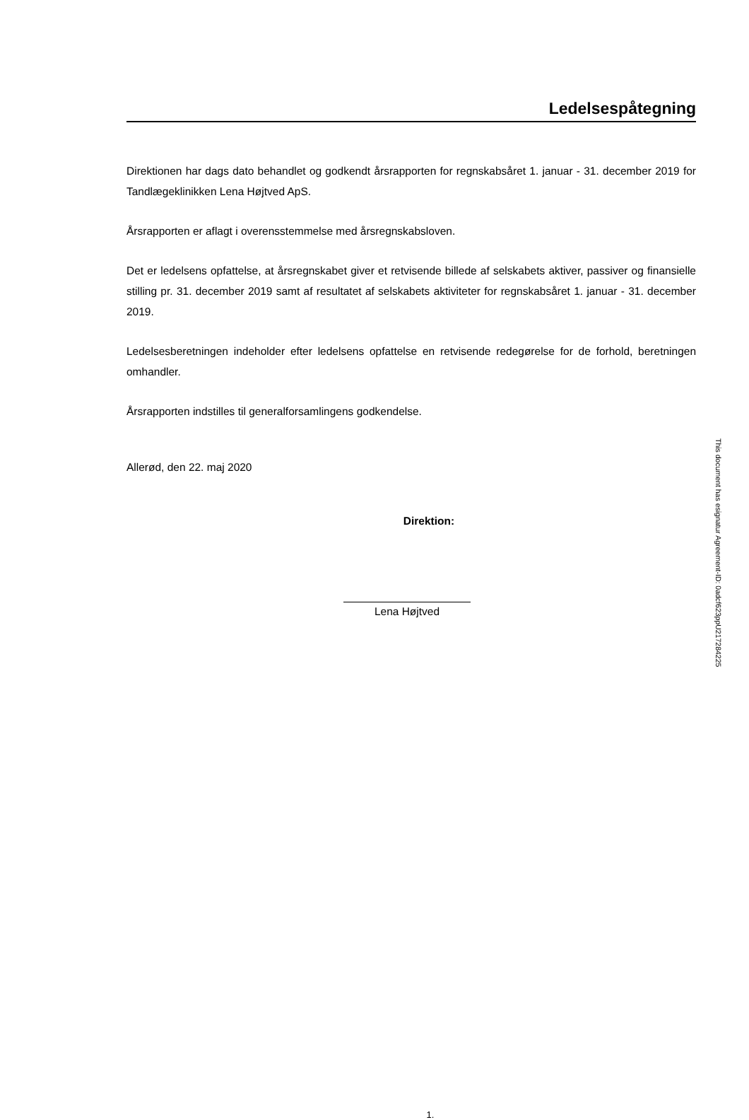Ledelsespåtegning
Direktionen har dags dato behandlet og godkendt årsrapporten for regnskabsåret 1. januar - 31. december 2019 for Tandlægeklinikken Lena Højtved ApS.
Årsrapporten er aflagt i overensstemmelse med årsregnskabsloven.
Det er ledelsens opfattelse, at årsregnskabet giver et retvisende billede af selskabets aktiver, passiver og finansielle stilling pr. 31. december 2019 samt af resultatet af selskabets aktiviteter for regnskabsåret 1. januar - 31. december 2019.
Ledelsesberetningen indeholder efter ledelsens opfattelse en retvisende redegørelse for de forhold, beretningen omhandler.
Årsrapporten indstilles til generalforsamlingens godkendelse.
Allerød, den 22. maj 2020
Direktion:
Lena Højtved
1.
This document has esignatur Agreement-ID: 0adcf623ppU217284225